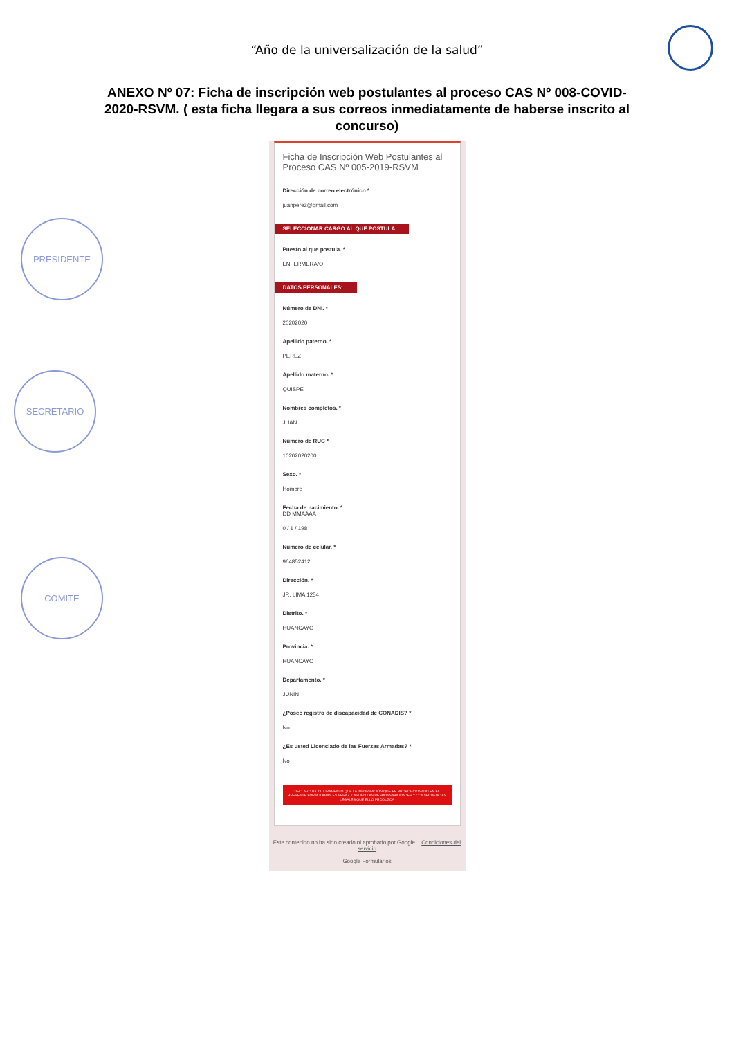“Año de la universalización de la salud”
ANEXO Nº 07: Ficha de inscripción web postulantes al proceso CAS Nº 008-COVID-2020-RSVM. ( esta ficha llegara a sus correos inmediatamente de haberse inscrito al concurso)
PRESIDENTE
SECRETARIO
COMITE
Ficha de Inscripción Web Postulantes al Proceso CAS Nº 005-2019-RSVM
Dirección de correo electrónico *
juanperez@gmail.com
SELECCIONAR CARGO AL QUE POSTULA:
Puesto al que postula. *
ENFERMERA/O
DATOS PERSONALES:
Número de DNI. *
20202020
Apellido paterno. *
PEREZ
Apellido materno. *
QUISPE
Nombres completos. *
JUAN
Número de RUC *
10202020200
Sexo. *
Hombre
Fecha de nacimiento. *
DD MMAAAA
0 / 1 / 198
Número de celular. *
964852412
Dirección. *
JR. LIMA 1254
Distrito. *
HUANCAYO
Provincia. *
HUANCAYO
Departamento. *
JUNIN
¿Posee registro de discapacidad de CONADIS? *
No
¿Es usted Licenciado de las Fuerzas Armadas? *
No
DECLARO BAJO JURAMENTO QUE LA INFORMACIÓN QUE HE PROPORCIONADO EN EL PRESENTE FORMULARIO, ES VERAZ Y ASUMO LAS RESPONSABILIDADES Y CONSECUENCIAS LEGALES QUE ELLO PRODUZCA
Este contenido no ha sido creado ni aprobado por Google. · Condiciones del servicio
Google Formularios